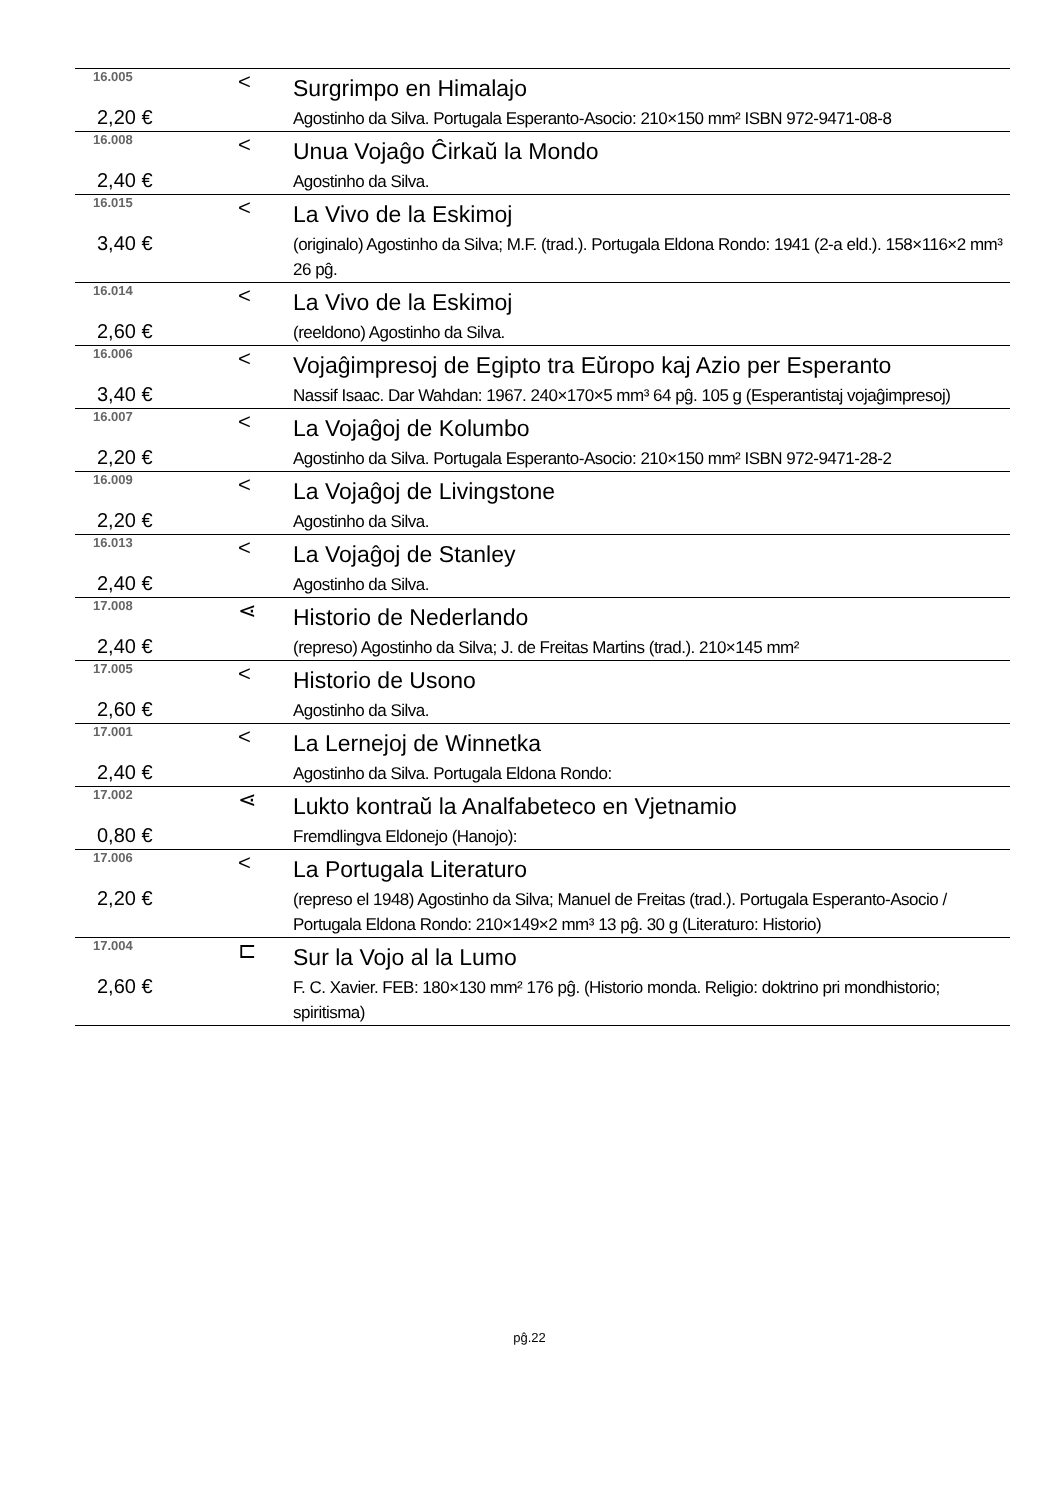| 16.005 | < | Surgrimpo en Himalajo |
| 2,20 € | | Agostinho da Silva. Portugala Esperanto-Asocio: 210×150 mm² ISBN 972-9471-08-8 |
| 16.008 | < | Unua Vojaĝo Ĉirkaŭ la Mondo |
| 2,40 € | | Agostinho da Silva. |
| 16.015 | < | La Vivo de la Eskimoj |
| 3,40 € | | (originalo) Agostinho da Silva; M.F. (trad.). Portugala Eldona Rondo: 1941 (2-a eld.). 158×116×2 mm³ 26 pĝ. |
| 16.014 | < | La Vivo de la Eskimoj |
| 2,60 € | | (reeldono) Agostinho da Silva. |
| 16.006 | < | Vojaĝimpresoj de Egipto tra Eŭropo kaj Azio per Esperanto |
| 3,40 € | | Nassif Isaac. Dar Wahdan: 1967. 240×170×5 mm³ 64 pĝ. 105 g (Esperantistaj vojaĝimpresoj) |
| 16.007 | < | La Vojaĝoj de Kolumbo |
| 2,20 € | | Agostinho da Silva. Portugala Esperanto-Asocio: 210×150 mm² ISBN 972-9471-28-2 |
| 16.009 | < | La Vojaĝoj de Livingstone |
| 2,20 € | | Agostinho da Silva. |
| 16.013 | < | La Vojaĝoj de Stanley |
| 2,40 € | | Agostinho da Silva. |
| 17.008 | ⋖ | Historio de Nederlando |
| 2,40 € | | (represo) Agostinho da Silva; J. de Freitas Martins (trad.). 210×145 mm² |
| 17.005 | < | Historio de Usono |
| 2,60 € | | Agostinho da Silva. |
| 17.001 | < | La Lernejoj de Winnetka |
| 2,40 € | | Agostinho da Silva. Portugala Eldona Rondo: |
| 17.002 | ⋖ | Lukto kontraŭ la Analfabeteco en Vjetnamio |
| 0,80 € | | Fremdlingva Eldonejo (Hanojo): |
| 17.006 | < | La Portugala Literaturo |
| 2,20 € | | (represo el 1948) Agostinho da Silva; Manuel de Freitas (trad.). Portugala Esperanto-Asocio / Portugala Eldona Rondo: 210×149×2 mm³ 13 pĝ. 30 g (Literaturo: Historio) |
| 17.004 | ⊏ | Sur la Vojo al la Lumo |
| 2,60 € | | F. C. Xavier. FEB: 180×130 mm² 176 pĝ. (Historio monda. Religio: doktrino pri mondhistorio; spiritisma) |
pĝ.22